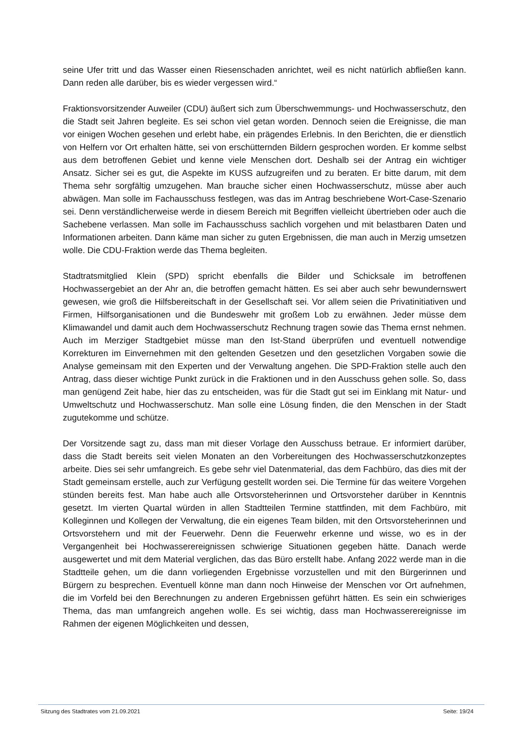seine Ufer tritt und das Wasser einen Riesenschaden anrichtet, weil es nicht natürlich abfließen kann. Dann reden alle darüber, bis es wieder vergessen wird.“
Fraktionsvorsitzender Auweiler (CDU) äußert sich zum Überschwemmungs- und Hochwasserschutz, den die Stadt seit Jahren begleite. Es sei schon viel getan worden. Dennoch seien die Ereignisse, die man vor einigen Wochen gesehen und erlebt habe, ein prägendes Erlebnis. In den Berichten, die er dienstlich von Helfern vor Ort erhalten hätte, sei von erschütternden Bildern gesprochen worden. Er komme selbst aus dem betroffenen Gebiet und kenne viele Menschen dort. Deshalb sei der Antrag ein wichtiger Ansatz. Sicher sei es gut, die Aspekte im KUSS aufzugreifen und zu beraten. Er bitte darum, mit dem Thema sehr sorgfältig umzugehen. Man brauche sicher einen Hochwasserschutz, müsse aber auch abwägen. Man solle im Fachausschuss festlegen, was das im Antrag beschriebene Wort-Case-Szenario sei. Denn verständlicherweise werde in diesem Bereich mit Begriffen vielleicht übertrieben oder auch die Sachebene verlassen. Man solle im Fachausschuss sachlich vorgehen und mit belastbaren Daten und Informationen arbeiten. Dann käme man sicher zu guten Ergebnissen, die man auch in Merzig umsetzen wolle. Die CDU-Fraktion werde das Thema begleiten.
Stadtratsmitglied Klein (SPD) spricht ebenfalls die Bilder und Schicksale im betroffenen Hochwassergebiet an der Ahr an, die betroffen gemacht hätten. Es sei aber auch sehr bewundernswert gewesen, wie groß die Hilfsbereitschaft in der Gesellschaft sei. Vor allem seien die Privatinitiativen und Firmen, Hilfsorganisationen und die Bundeswehr mit großem Lob zu erwähnen. Jeder müsse dem Klimawandel und damit auch dem Hochwasserschutz Rechnung tragen sowie das Thema ernst nehmen. Auch im Merziger Stadtgebiet müsse man den Ist-Stand überprüfen und eventuell notwendige Korrekturen im Einvernehmen mit den geltenden Gesetzen und den gesetzlichen Vorgaben sowie die Analyse gemeinsam mit den Experten und der Verwaltung angehen. Die SPD-Fraktion stelle auch den Antrag, dass dieser wichtige Punkt zurück in die Fraktionen und in den Ausschuss gehen solle. So, dass man genügend Zeit habe, hier das zu entscheiden, was für die Stadt gut sei im Einklang mit Natur- und Umweltschutz und Hochwasserschutz. Man solle eine Lösung finden, die den Menschen in der Stadt zugutekomme und schütze.
Der Vorsitzende sagt zu, dass man mit dieser Vorlage den Ausschuss betraue. Er informiert darüber, dass die Stadt bereits seit vielen Monaten an den Vorbereitungen des Hochwasserschutzkonzeptes arbeite. Dies sei sehr umfangreich. Es gebe sehr viel Datenmaterial, das dem Fachbüro, das dies mit der Stadt gemeinsam erstelle, auch zur Verfügung gestellt worden sei. Die Termine für das weitere Vorgehen stünden bereits fest. Man habe auch alle Ortsvorsteherinnen und Ortsvorsteher darüber in Kenntnis gesetzt. Im vierten Quartal würden in allen Stadtteilen Termine stattfinden, mit dem Fachbüro, mit Kolleginnen und Kollegen der Verwaltung, die ein eigenes Team bilden, mit den Ortsvorsteherinnen und Ortsvorstehern und mit der Feuerwehr. Denn die Feuerwehr erkenne und wisse, wo es in der Vergangenheit bei Hochwasserereignissen schwierige Situationen gegeben hätte. Danach werde ausgewertet und mit dem Material verglichen, das das Büro erstellt habe. Anfang 2022 werde man in die Stadtteile gehen, um die dann vorliegenden Ergebnisse vorzustellen und mit den Bürgerinnen und Bürgern zu besprechen. Eventuell könne man dann noch Hinweise der Menschen vor Ort aufnehmen, die im Vorfeld bei den Berechnungen zu anderen Ergebnissen geführt hätten. Es sein ein schwieriges Thema, das man umfangreich angehen wolle. Es sei wichtig, dass man Hochwasserereignisse im Rahmen der eigenen Möglichkeiten und dessen,
Sitzung des Stadtrates vom 21.09.2021 Seite: 19/24